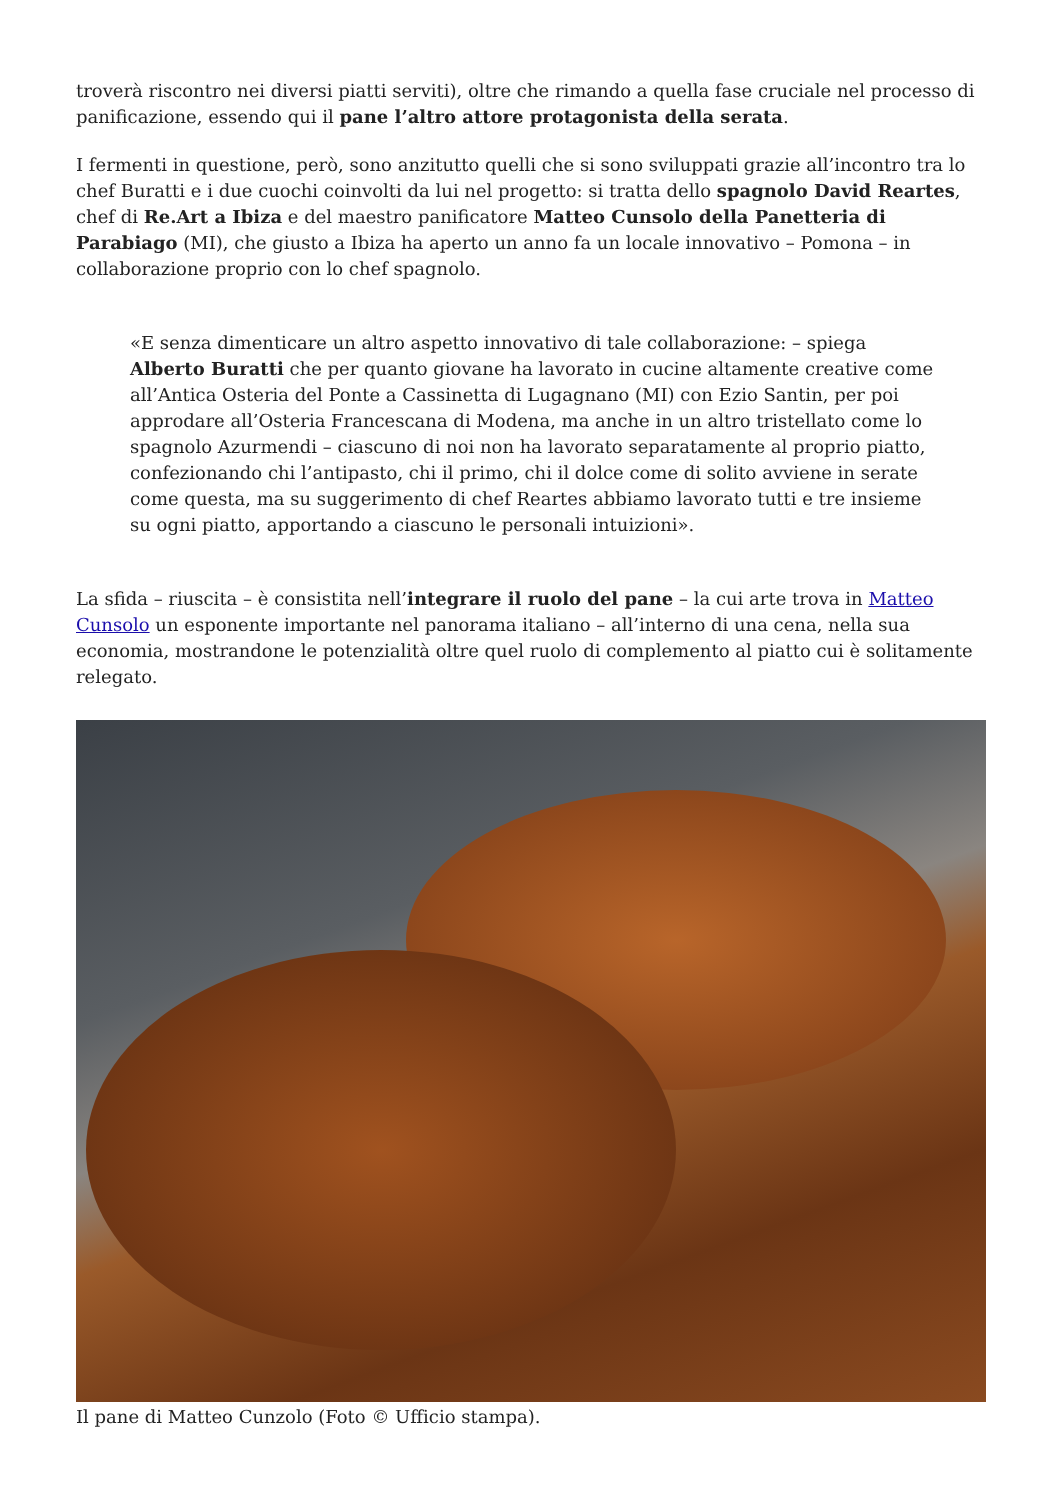troverà riscontro nei diversi piatti serviti), oltre che rimando a quella fase cruciale nel processo di panificazione, essendo qui il pane l’altro attore protagonista della serata.
I fermenti in questione, però, sono anzitutto quelli che si sono sviluppati grazie all’incontro tra lo chef Buratti e i due cuochi coinvolti da lui nel progetto: si tratta dello spagnolo David Reartes, chef di Re.Art a Ibiza e del maestro panificatore Matteo Cunsolo della Panetteria di Parabiago (MI), che giusto a Ibiza ha aperto un anno fa un locale innovativo – Pomona – in collaborazione proprio con lo chef spagnolo.
«E senza dimenticare un altro aspetto innovativo di tale collaborazione: – spiega Alberto Buratti che per quanto giovane ha lavorato in cucine altamente creative come all’Antica Osteria del Ponte a Cassinetta di Lugagnano (MI) con Ezio Santin, per poi approdare all’Osteria Francescana di Modena, ma anche in un altro tristellato come lo spagnolo Azurmendi – ciascuno di noi non ha lavorato separatamente al proprio piatto, confezionando chi l’antipasto, chi il primo, chi il dolce come di solito avviene in serate come questa, ma su suggerimento di chef Reartes abbiamo lavorato tutti e tre insieme su ogni piatto, apportando a ciascuno le personali intuizioni».
La sfida – riuscita – è consistita nell’integrare il ruolo del pane – la cui arte trova in Matteo Cunsolo un esponente importante nel panorama italiano – all’interno di una cena, nella sua economia, mostrandone le potenzialità oltre quel ruolo di complemento al piatto cui è solitamente relegato.
Il pane di Matteo Cunzolo (Foto © Ufficio stampa).